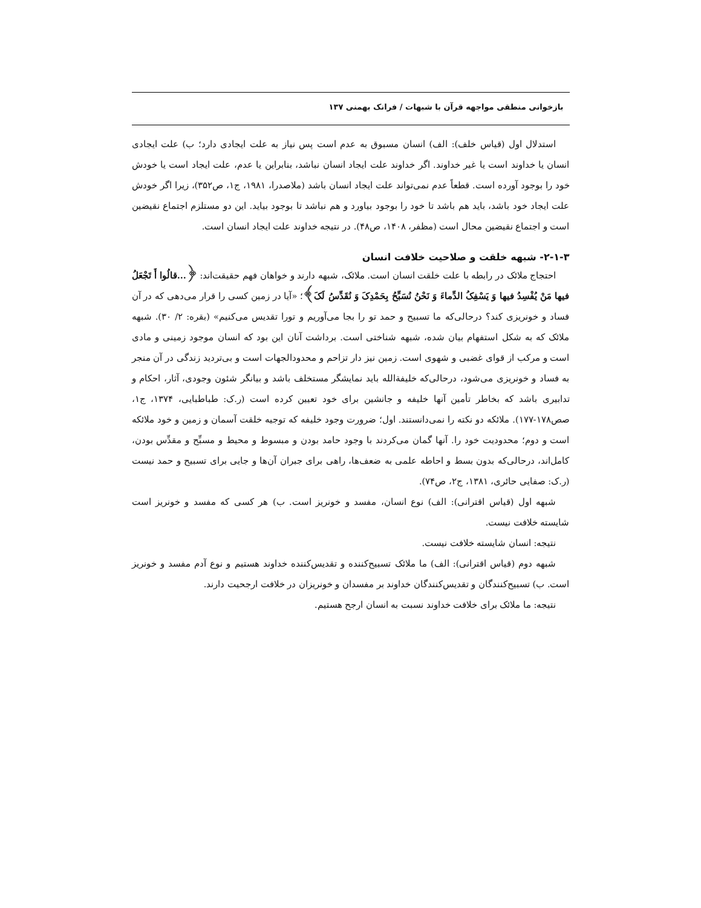بازخوانی منطقی مواجهه قرآن با شبهات / فرانک بهمنی ۱۳۷
استدلال اول (قیاس خلف): الف) انسان مسبوق به عدم است پس نیاز به علت ایجادی دارد؛ ب) علت ایجادی انسان یا خداوند است یا غیر خداوند. اگر خداوند علت ایجاد انسان نباشد، بنابراین یا عدم، علت ایجاد است یا خودش خود را بوجود آورده است. قطعاً عدم نمی‌تواند علت ایجاد انسان باشد (ملاصدرا، ۱۹۸۱، ج۱، ص۳۵۲)، زیرا اگر خودش علت ایجاد خود باشد، باید هم باشد تا خود را بوجود بیاورد و هم نباشد تا بوجود بیاید. این دو مستلزم اجتماع نقیضین است و اجتماع نقیضین محال است (مظفر، ۱۴۰۸، ص۴۸). در نتیجه خداوند علت ایجاد انسان است.
۲-۱-۳- شبهه خلقت و صلاحیت خلافت انسان
احتجاج ملائک در رابطه با علت خلقت انسان است. ملائک، شبهه دارند و خواهان فهم حقیقت‌اند: ﴿...قالُوا أَ تَجْعَلُ فیها مَنْ یُفْسِدُ فیها وَ یَسْفِکُ الدِّماءَ وَ نَحْنُ نُسَبِّحُ بِحَمْدِکَ وَ نُقَدِّسُ لَکَ﴾؛ «آیا در زمین کسی را قرار می‌دهی که در آن فساد و خونریزی کند؟ درحالی‌که ما تسبیح و حمد تو را بجا می‌آوریم و تورا تقدیس می‌کنیم» (بقره: ۲/ ۳۰). شبهه ملائک که به شکل استفهام بیان شده، شبهه شناختی است. برداشت آنان این بود که انسان موجود زمینی و مادی است و مرکب از قوای غضبی و شهوی است. زمین نیز دار تزاحم و محدودالجهات است و بی‌تردید زندگی در آن منجر به فساد و خونریزی می‌شود، درحالی‌که خلیفةالله باید نمایشگر مستخلف باشد و بیانگر شئون وجودی، آثار، احکام و تدابیری باشد که بخاطر تأمین آنها خلیفه و جانشین برای خود تعیین کرده است (ر.ک: طباطبایی، ۱۳۷۴، ج۱، صص۱۷۸-۱۷۷). ملائکه دو نکته را نمی‌دانستند. اول؛ ضرورت وجود خلیفه که توجیه خلقت آسمان و زمین و خود ملائکه است و دوم؛ محدودیت خود را. آنها گمان می‌کردند با وجود حامد بودن و مبسوط و محیط و مسبِّح و مقدِّس بودن، کامل‌اند، درحالی‌که بدون بسط و احاطه علمی به ضعف‌ها، راهی برای جبران آن‌ها و جایی برای تسبیح و حمد نیست (ر.ک: صفایی حائری، ۱۳۸۱، ج۲، ص۷۴).
شبهه اول (قیاس اقترانی): الف) نوع انسان، مفسد و خونریز است. ب) هر کسی که مفسد و خونریز است شایسته خلافت نیست.
نتیجه: انسان شایسته خلافت نیست.
شبهه دوم (قیاس اقترانی): الف) ما ملائک تسبیح‌کننده و تقدیس‌کننده خداوند هستیم و نوع آدم مفسد و خونریز است. ب) تسبیح‌کنندگان و تقدیس‌کنندگان خداوند بر مفسدان و خونریزان در خلافت ارجحیت دارند.
نتیجه: ما ملائک برای خلافت خداوند نسبت به انسان ارجح هستیم.